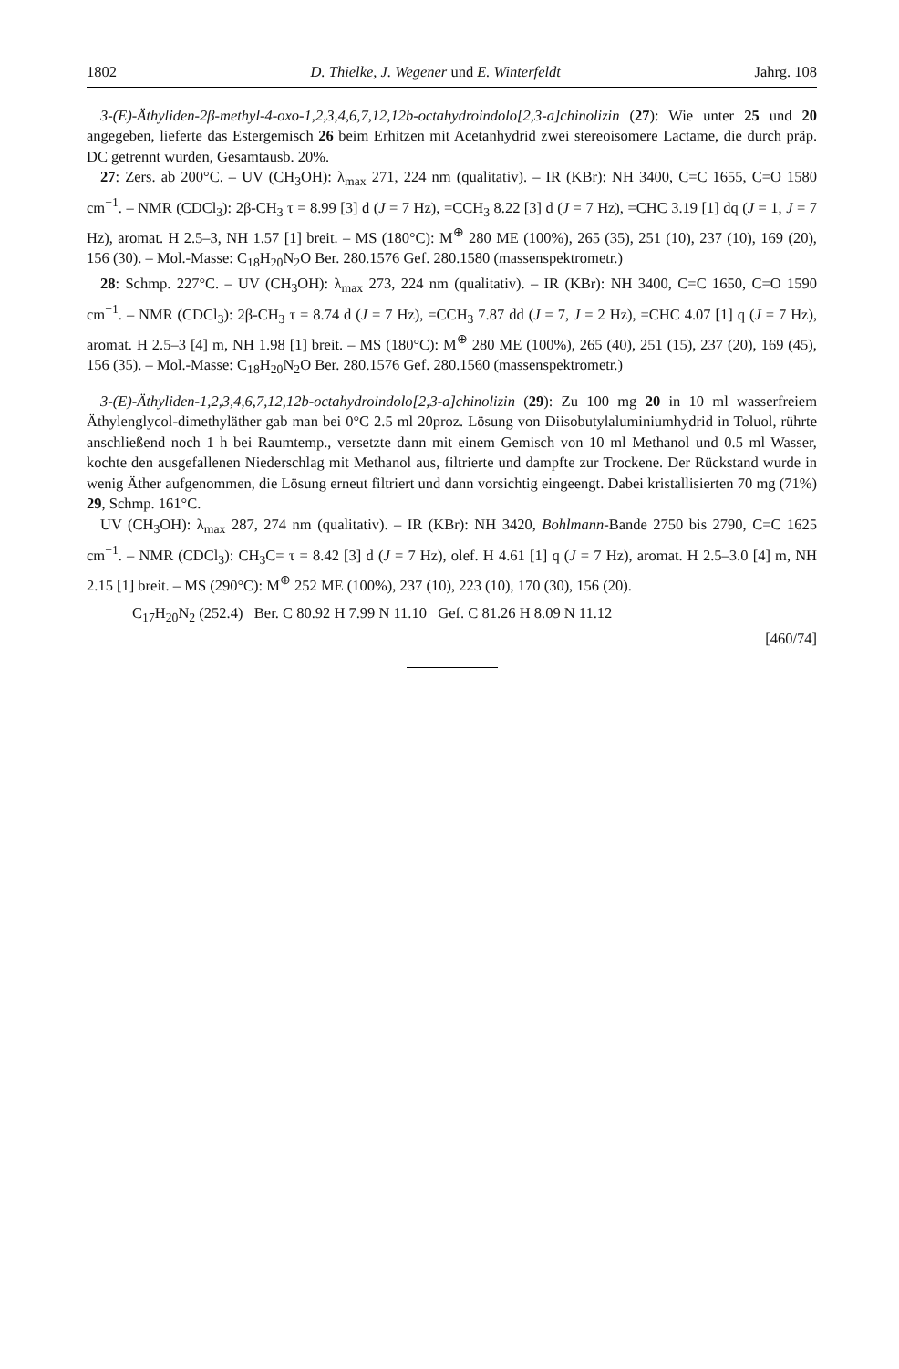1802 D. Thielke, J. Wegener und E. Winterfeldt Jahrg. 108
3-(E)-Äthyliden-2β-methyl-4-oxo-1,2,3,4,6,7,12,12b-octahydroindolo[2,3-a]chinolizin (27): Wie unter 25 und 20 angegeben, lieferte das Estergemisch 26 beim Erhitzen mit Acetanhydrid zwei stereoisomere Lactame, die durch präp. DC getrennt wurden, Gesamtausb. 20%.
27: Zers. ab 200°C. – UV (CH<sub>3</sub>OH): λ<sub>max</sub> 271, 224 nm (qualitativ). – IR (KBr): NH 3400, C=C 1655, C=O 1580 cm<sup>−1</sup>. – NMR (CDCl<sub>3</sub>): 2β-CH<sub>3</sub> τ = 8.99 [3] d (J = 7 Hz), =CCH<sub>3</sub> 8.22 [3] d (J = 7 Hz), =CHC 3.19 [1] dq (J = 1, J = 7 Hz), aromat. H 2.5–3, NH 1.57 [1] breit. – MS (180°C): M<sup>⊕</sup> 280 ME (100%), 265 (35), 251 (10), 237 (10), 169 (20), 156 (30). – Mol.-Masse: C<sub>18</sub>H<sub>20</sub>N<sub>2</sub>O Ber. 280.1576 Gef. 280.1580 (massenspektrometr.)
28: Schmp. 227°C. – UV (CH<sub>3</sub>OH): λ<sub>max</sub> 273, 224 nm (qualitativ). – IR (KBr): NH 3400, C=C 1650, C=O 1590 cm<sup>−1</sup>. – NMR (CDCl<sub>3</sub>): 2β-CH<sub>3</sub> τ = 8.74 d (J = 7 Hz), =CCH<sub>3</sub> 7.87 dd (J = 7, J = 2 Hz), =CHC 4.07 [1] q (J = 7 Hz), aromat. H 2.5–3 [4] m, NH 1.98 [1] breit. – MS (180°C): M<sup>⊕</sup> 280 ME (100%), 265 (40), 251 (15), 237 (20), 169 (45), 156 (35). – Mol.-Masse: C<sub>18</sub>H<sub>20</sub>N<sub>2</sub>O Ber. 280.1576 Gef. 280.1560 (massenspektrometr.)
3-(E)-Äthyliden-1,2,3,4,6,7,12,12b-octahydroindolo[2,3-a]chinolizin (29): Zu 100 mg 20 in 10 ml wasserfreiem Äthylenglycol-dimethyläther gab man bei 0°C 2.5 ml 20proz. Lösung von Diisobutylaluminiumhydrid in Toluol, rührte anschließend noch 1 h bei Raumtemp., versetzte dann mit einem Gemisch von 10 ml Methanol und 0.5 ml Wasser, kochte den ausgefallenen Niederschlag mit Methanol aus, filtrierte und dampfte zur Trockene. Der Rückstand wurde in wenig Äther aufgenommen, die Lösung erneut filtriert und dann vorsichtig eingeengt. Dabei kristallisierten 70 mg (71%) 29, Schmp. 161°C.
UV (CH<sub>3</sub>OH): λ<sub>max</sub> 287, 274 nm (qualitativ). – IR (KBr): NH 3420, Bohlmann-Bande 2750 bis 2790, C=C 1625 cm<sup>−1</sup>. – NMR (CDCl<sub>3</sub>): CH<sub>3</sub>C= τ = 8.42 [3] d (J = 7 Hz), olef. H 4.61 [1] q (J = 7 Hz), aromat. H 2.5–3.0 [4] m, NH 2.15 [1] breit. – MS (290°C): M<sup>⊕</sup> 252 ME (100%), 237 (10), 223 (10), 170 (30), 156 (20).
C<sub>17</sub>H<sub>20</sub>N<sub>2</sub> (252.4) Ber. C 80.92 H 7.99 N 11.10 Gef. C 81.26 H 8.09 N 11.12
[460/74]